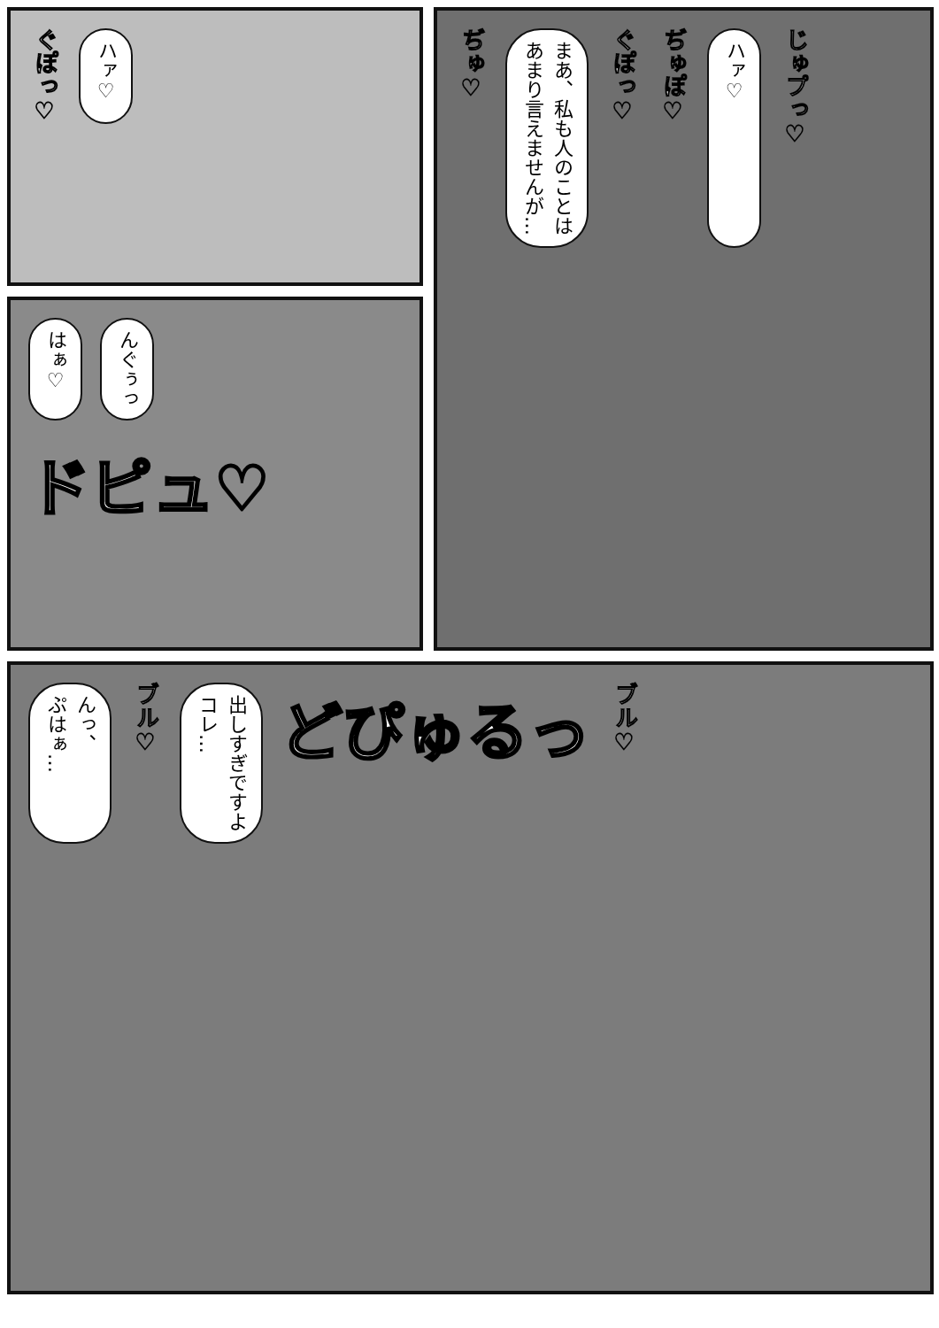ぐぽっ♡ ハァ♡
ぢゅ♡ まあ、私も人のことは
あまり言えませんが… ぐぽっ♡ ぢゅぽ♡ ハァ♡ じゅプっ♡
はぁ♡ んぐぅっ ドピュ♡
んっ、
ぷはぁ… ブル♡ 出しすぎですよ
コレ… どぴゅるっ ブル♡